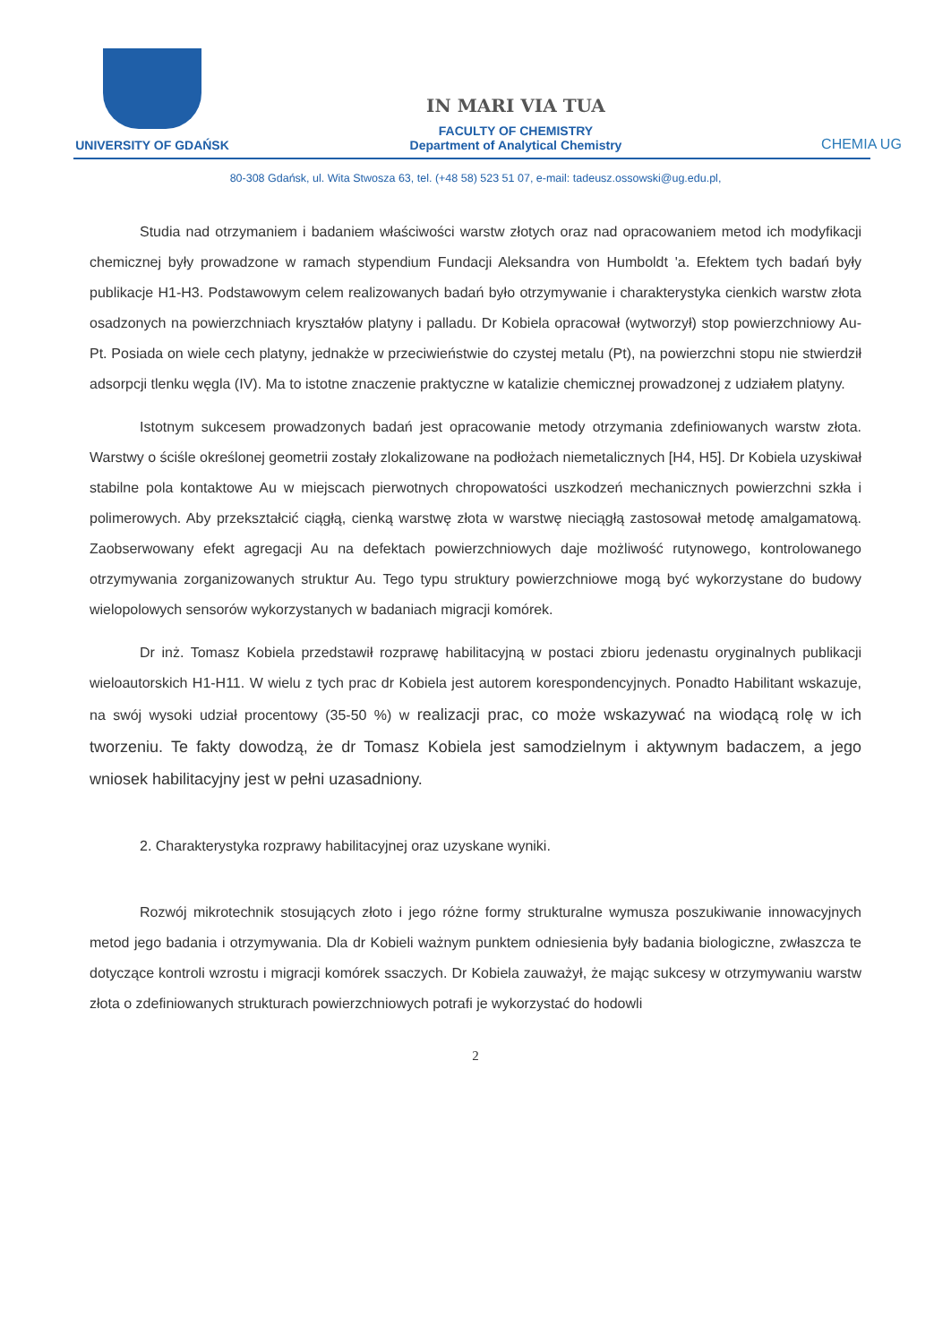UNIVERSITY OF GDAŃSK
IN MARI VIA TUA
FACULTY OF CHEMISTRY
Department of Analytical Chemistry
CHEMIA UG
80-308 Gdańsk, ul. Wita Stwosza 63, tel. (+48 58) 523 51 07, e-mail: tadeusz.ossowski@ug.edu.pl,
Studia nad otrzymaniem i badaniem właściwości warstw złotych oraz nad opracowaniem metod ich modyfikacji chemicznej były prowadzone w ramach stypendium Fundacji Aleksandra von Humboldt 'a. Efektem tych badań były publikacje H1-H3. Podstawowym celem realizowanych badań było otrzymywanie i charakterystyka cienkich warstw złota osadzonych na powierzchniach kryształów platyny i palladu. Dr Kobiela opracował (wytworzył) stop powierzchniowy Au-Pt. Posiada on wiele cech platyny, jednakże w przeciwieństwie do czystej metalu (Pt), na powierzchni stopu nie stwierdził adsorpcji tlenku węgla (IV). Ma to istotne znaczenie praktyczne w katalizie chemicznej prowadzonej z udziałem platyny.
Istotnym sukcesem prowadzonych badań jest opracowanie metody otrzymania zdefiniowanych warstw złota. Warstwy o ściśle określonej geometrii zostały zlokalizowane na podłożach niemetalicznych [H4, H5]. Dr Kobiela uzyskiwał stabilne pola kontaktowe Au w miejscach pierwotnych chropowatości uszkodzeń mechanicznych powierzchni szkła i polimerowych. Aby przekształcić ciągłą, cienką warstwę złota w warstwę nieciągłą zastosował metodę amalgamatową. Zaobserwowany efekt agregacji Au na defektach powierzchniowych daje możliwość rutynowego, kontrolowanego otrzymywania zorganizowanych struktur Au. Tego typu struktury powierzchniowe mogą być wykorzystane do budowy wielopolowych sensorów wykorzystanych w badaniach migracji komórek.
Dr inż. Tomasz Kobiela przedstawił rozprawę habilitacyjną w postaci zbioru jedenastu oryginalnych publikacji wieloautorskich H1-H11. W wielu z tych prac dr Kobiela jest autorem korespondencyjnych. Ponadto Habilitant wskazuje, na swój wysoki udział procentowy (35-50 %) w realizacji prac, co może wskazywać na wiodącą rolę w ich tworzeniu. Te fakty dowodzą, że dr Tomasz Kobiela jest samodzielnym i aktywnym badaczem, a jego wniosek habilitacyjny jest w pełni uzasadniony.
2. Charakterystyka rozprawy habilitacyjnej oraz uzyskane wyniki.
Rozwój mikrotechnik stosujących złoto i jego różne formy strukturalne wymusza poszukiwanie innowacyjnych metod jego badania i otrzymywania. Dla dr Kobieli ważnym punktem odniesienia były badania biologiczne, zwłaszcza te dotyczące kontroli wzrostu i migracji komórek ssaczych. Dr Kobiela zauważył, że mając sukcesy w otrzymywaniu warstw złota o zdefiniowanych strukturach powierzchniowych potrafi je wykorzystać do hodowli
2